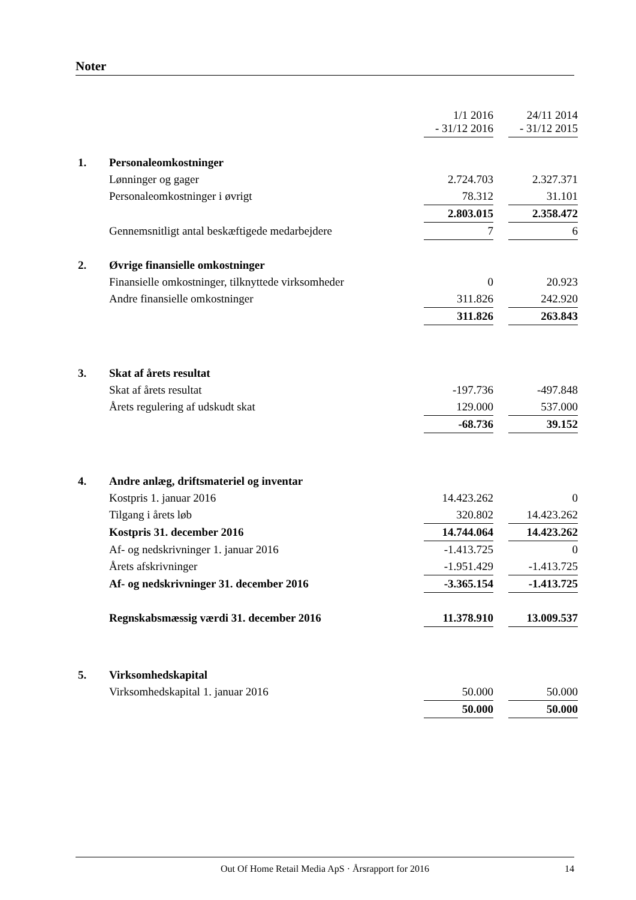Noter
| | | 1/1 2016 - 31/12 2016 | | 24/11 2014 - 31/12 2015 |
| 1. | Personaleomkostninger | | | |
| | Lønninger og gager | 2.724.703 | | 2.327.371 |
| | Personaleomkostninger i øvrigt | 78.312 | | 31.101 |
| | | 2.803.015 | | 2.358.472 |
| | Gennemsnitligt antal beskæftigede medarbejdere | 7 | | 6 |
| 2. | Øvrige finansielle omkostninger | | | |
| | Finansielle omkostninger, tilknyttede virksomheder | 0 | | 20.923 |
| | Andre finansielle omkostninger | 311.826 | | 242.920 |
| | | 311.826 | | 263.843 |
| 3. | Skat af årets resultat | | | |
| | Skat af årets resultat | -197.736 | | -497.848 |
| | Årets regulering af udskudt skat | 129.000 | | 537.000 |
| | | -68.736 | | 39.152 |
| 4. | Andre anlæg, driftsmateriel og inventar | | | |
| | Kostpris 1. januar 2016 | 14.423.262 | | 0 |
| | Tilgang i årets løb | 320.802 | | 14.423.262 |
| | Kostpris 31. december 2016 | 14.744.064 | | 14.423.262 |
| | Af- og nedskrivninger 1. januar 2016 | -1.413.725 | | 0 |
| | Årets afskrivninger | -1.951.429 | | -1.413.725 |
| | Af- og nedskrivninger 31. december 2016 | -3.365.154 | | -1.413.725 |
| | Regnskabsmæssig værdi 31. december 2016 | 11.378.910 | | 13.009.537 |
| 5. | Virksomhedskapital | | | |
| | Virksomhedskapital 1. januar 2016 | 50.000 | | 50.000 |
| | | 50.000 | | 50.000 |
Out Of Home Retail Media ApS · Årsrapport for 2016 14